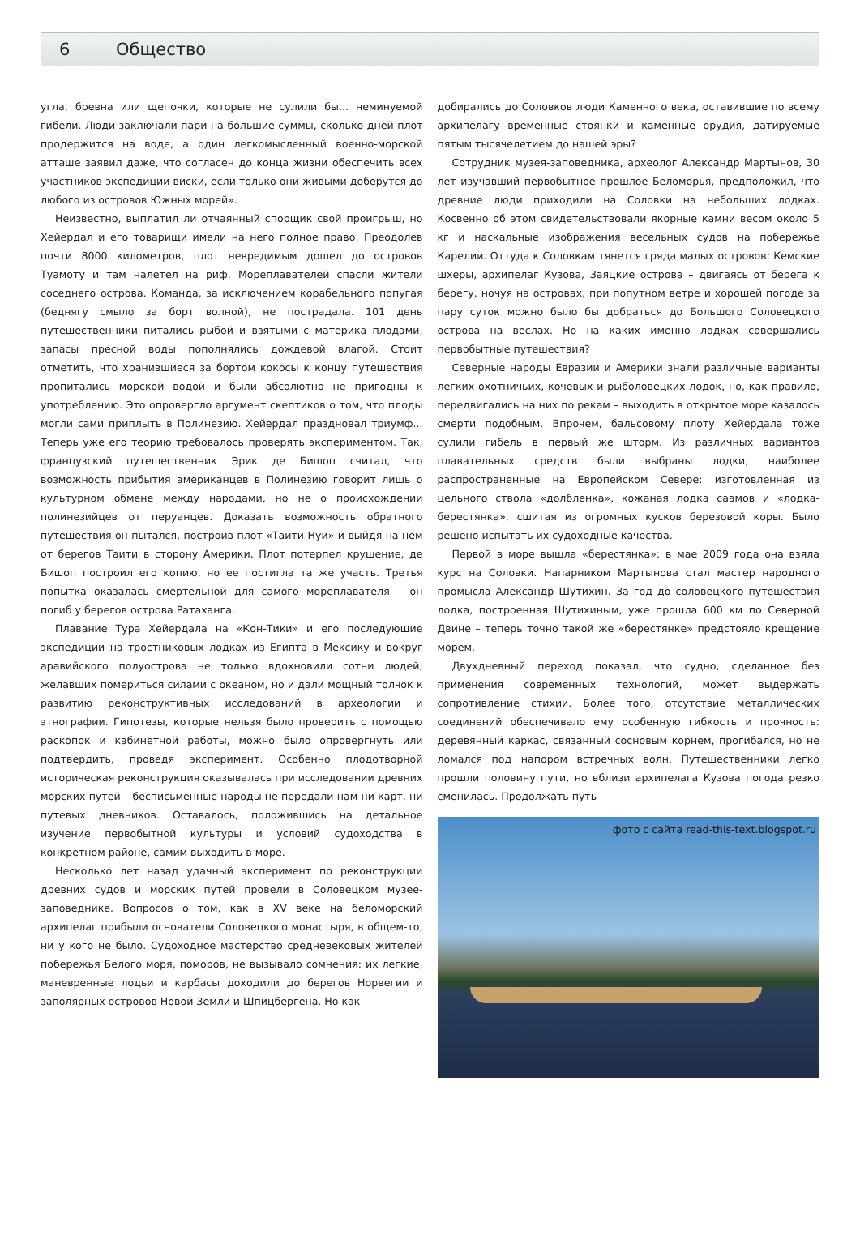6 Общество
угла, бревна или щепочки, которые не сулили бы... неминуемой гибели. Люди заключали пари на большие суммы, сколько дней плот продержится на воде, а один легкомысленный военно-морской атташе заявил даже, что согласен до конца жизни обеспечить всех участников экспедиции виски, если только они живыми доберутся до любого из островов Южных морей».
Неизвестно, выплатил ли отчаянный спорщик свой проигрыш, но Хейердал и его товарищи имели на него полное право. Преодолев почти 8000 километров, плот невредимым дошел до островов Туамоту и там налетел на риф. Мореплавателей спасли жители соседнего острова. Команда, за исключением корабельного попугая (беднягу смыло за борт волной), не пострадала. 101 день путешественники питались рыбой и взятыми с материка плодами, запасы пресной воды пополнялись дождевой влагой. Стоит отметить, что хранившиеся за бортом кокосы к концу путешествия пропитались морской водой и были абсолютно не пригодны к употреблению. Это опровергло аргумент скептиков о том, что плоды могли сами приплыть в Полинезию. Хейердал праздновал триумф... Теперь уже его теорию требовалось проверять экспериментом. Так, французский путешественник Эрик де Бишоп считал, что возможность прибытия американцев в Полинезию говорит лишь о культурном обмене между народами, но не о происхождении полинезийцев от перуанцев. Доказать возможность обратного путешествия он пытался, построив плот «Таити-Нуи» и выйдя на нем от берегов Таити в сторону Америки. Плот потерпел крушение, де Бишоп построил его копию, но ее постигла та же участь. Третья попытка оказалась смертельной для самого мореплавателя – он погиб у берегов острова Ратаханга.
Плавание Тура Хейердала на «Кон-Тики» и его последующие экспедиции на тростниковых лодках из Египта в Мексику и вокруг аравийского полуострова не только вдохновили сотни людей, желавших помериться силами с океаном, но и дали мощный толчок к развитию реконструктивных исследований в археологии и этнографии. Гипотезы, которые нельзя было проверить с помощью раскопок и кабинетной работы, можно было опровергнуть или подтвердить, проведя эксперимент. Особенно плодотворной историческая реконструкция оказывалась при исследовании древних морских путей – бесписьменные народы не передали нам ни карт, ни путевых дневников. Оставалось, положившись на детальное изучение первобытной культуры и условий судоходства в конкретном районе, самим выходить в море.
Несколько лет назад удачный эксперимент по реконструкции древних судов и морских путей провели в Соловецком музее-заповеднике. Вопросов о том, как в XV веке на беломорский архипелаг прибыли основатели Соловецкого монастыря, в общем-то, ни у кого не было. Судоходное мастерство средневековых жителей побережья Белого моря, поморов, не вызывало сомнения: их легкие, маневренные лодьи и карбасы доходили до берегов Норвегии и заполярных островов Новой Земли и Шпицбергена. Но как
добирались до Соловков люди Каменного века, оставившие по всему архипелагу временные стоянки и каменные орудия, датируемые пятым тысячелетием до нашей эры?
Сотрудник музея-заповедника, археолог Александр Мартынов, 30 лет изучавший первобытное прошлое Беломорья, предположил, что древние люди приходили на Соловки на небольших лодках. Косвенно об этом свидетельствовали якорные камни весом около 5 кг и наскальные изображения весельных судов на побережье Карелии. Оттуда к Соловкам тянется гряда малых островов: Кемские шхеры, архипелаг Кузова, Заяцкие острова – двигаясь от берега к берегу, ночуя на островах, при попутном ветре и хорошей погоде за пару суток можно было бы добраться до Большого Соловецкого острова на веслах. Но на каких именно лодках совершались первобытные путешествия?
Северные народы Евразии и Америки знали различные варианты легких охотничьих, кочевых и рыболовецких лодок, но, как правило, передвигались на них по рекам – выходить в открытое море казалось смерти подобным. Впрочем, бальсовому плоту Хейердала тоже сулили гибель в первый же шторм. Из различных вариантов плавательных средств были выбраны лодки, наиболее распространенные на Европейском Севере: изготовленная из цельного ствола «долбленка», кожаная лодка саамов и «лодка-берестянка», сшитая из огромных кусков березовой коры. Было решено испытать их судоходные качества.
Первой в море вышла «берестянка»: в мае 2009 года она взяла курс на Соловки. Напарником Мартынова стал мастер народного промысла Александр Шутихин. За год до соловецкого путешествия лодка, построенная Шутихиным, уже прошла 600 км по Северной Двине – теперь точно такой же «берестянке» предстояло крещение морем.
Двухдневный переход показал, что судно, сделанное без применения современных технологий, может выдержать сопротивление стихии. Более того, отсутствие металлических соединений обеспечивало ему особенную гибкость и прочность: деревянный каркас, связанный сосновым корнем, прогибался, но не ломался под напором встречных волн. Путешественники легко прошли половину пути, но вблизи архипелага Кузова погода резко сменилась. Продолжать путь
фото с сайта read-this-text.blogspot.ru